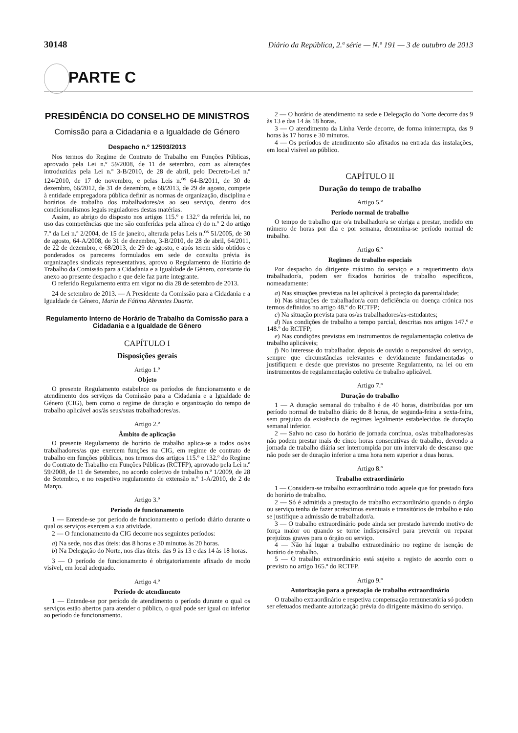30148 Diário da República, 2.ª série — N.º 191 — 3 de outubro de 2013
PARTE C
PRESIDÊNCIA DO CONSELHO DE MINISTROS
Comissão para a Cidadania e a Igualdade de Género
Despacho n.º 12593/2013
Nos termos do Regime de Contrato de Trabalho em Funções Públicas, aprovado pela Lei n.º 59/2008, de 11 de setembro, com as alterações introduzidas pela Lei n.º 3-B/2010, de 28 de abril, pelo Decreto-Lei n.º 124/2010, de 17 de novembro, e pelas Leis n.<sup>os</sup> 64-B/2011, de 30 de dezembro, 66/2012, de 31 de dezembro, e 68/2013, de 29 de agosto, compete à entidade empregadora pública definir as normas de organização, disciplina e horários de trabalho dos trabalhadores/as ao seu serviço, dentro dos condicionalismos legais reguladores destas matérias.
Assim, ao abrigo do disposto nos artigos 115.º e 132.º da referida lei, no uso das competências que me são conferidas pela alínea c) do n.º 2 do artigo 7.º da Lei n.º 2/2004, de 15 de janeiro, alterada pelas Leis n.<sup>os</sup> 51/2005, de 30 de agosto, 64-A/2008, de 31 de dezembro, 3-B/2010, de 28 de abril, 64/2011, de 22 de dezembro, e 68/2013, de 29 de agosto, e após terem sido obtidos e ponderados os pareceres formulados em sede de consulta prévia às organizações sindicais representativas, aprovo o Regulamento de Horário de Trabalho da Comissão para a Cidadania e a Igualdade de Género, constante do anexo ao presente despacho e que dele faz parte integrante.
O referido Regulamento entra em vigor no dia 28 de setembro de 2013.
24 de setembro de 2013. — A Presidente da Comissão para a Cidadania e a Igualdade de Género, Maria de Fátima Abrantes Duarte.
Regulamento Interno de Horário de Trabalho da Comissão para a Cidadania e a Igualdade de Género
CAPÍTULO I
Disposições gerais
Artigo 1.º
Objeto
O presente Regulamento estabelece os períodos de funcionamento e de atendimento dos serviços da Comissão para a Cidadania e a Igualdade de Género (CIG), bem como o regime de duração e organização do tempo de trabalho aplicável aos/às seus/suas trabalhadores/as.
Artigo 2.º
Âmbito de aplicação
O presente Regulamento de horário de trabalho aplica-se a todos os/as trabalhadores/as que exercem funções na CIG, em regime de contrato de trabalho em funções públicas, nos termos dos artigos 115.º e 132.º do Regime do Contrato de Trabalho em Funções Públicas (RCTFP), aprovado pela Lei n.º 59/2008, de 11 de Setembro, no acordo coletivo de trabalho n.º 1/2009, de 28 de Setembro, e no respetivo regulamento de extensão n.º 1-A/2010, de 2 de Março.
Artigo 3.º
Período de funcionamento
1 — Entende-se por período de funcionamento o período diário durante o qual os serviços exercem a sua atividade.
2 — O funcionamento da CIG decorre nos seguintes períodos:
a) Na sede, nos dias úteis: das 8 horas e 30 minutos às 20 horas.
b) Na Delegação do Norte, nos dias úteis: das 9 às 13 e das 14 às 18 horas.
3 — O período de funcionamento é obrigatoriamente afixado de modo visível, em local adequado.
Artigo 4.º
Período de atendimento
1 — Entende-se por período de atendimento o período durante o qual os serviços estão abertos para atender o público, o qual pode ser igual ou inferior ao período de funcionamento.
2 — O horário de atendimento na sede e Delegação do Norte decorre das 9 às 13 e das 14 às 18 horas.
3 — O atendimento da Linha Verde decorre, de forma ininterrupta, das 9 horas às 17 horas e 30 minutos.
4 — Os períodos de atendimento são afixados na entrada das instalações, em local visível ao público.
CAPÍTULO II
Duração do tempo de trabalho
Artigo 5.º
Período normal de trabalho
O tempo de trabalho que o/a trabalhador/a se obriga a prestar, medido em número de horas por dia e por semana, denomina-se período normal de trabalho.
Artigo 6.º
Regimes de trabalho especiais
Por despacho do dirigente máximo do serviço e a requerimento do/a trabalhador/a, podem ser fixados horários de trabalho específicos, nomeadamente:
a) Nas situações previstas na lei aplicável à proteção da parentalidade;
b) Nas situações de trabalhador/a com deficiência ou doença crónica nos termos definidos no artigo 48.º do RCTFP;
c) Na situação prevista para os/as trabalhadores/as-estudantes;
d) Nas condições de trabalho a tempo parcial, descritas nos artigos 147.º e 148.º do RCTFP;
e) Nas condições previstas em instrumentos de regulamentação coletiva de trabalho aplicáveis;
f) No interesse do trabalhador, depois de ouvido o responsável do serviço, sempre que circunstâncias relevantes e devidamente fundamentadas o justifiquem e desde que previstos no presente Regulamento, na lei ou em instrumentos de regulamentação coletiva de trabalho aplicável.
Artigo 7.º
Duração do trabalho
1 — A duração semanal do trabalho é de 40 horas, distribuídas por um período normal de trabalho diário de 8 horas, de segunda-feira a sexta-feira, sem prejuízo da existência de regimes legalmente estabelecidos de duração semanal inferior.
2 — Salvo no caso do horário de jornada contínua, os/as trabalhadores/as não podem prestar mais de cinco horas consecutivas de trabalho, devendo a jornada de trabalho diária ser interrompida por um intervalo de descanso que não pode ser de duração inferior a uma hora nem superior a duas horas.
Artigo 8.º
Trabalho extraordinário
1 — Considera-se trabalho extraordinário todo aquele que for prestado fora do horário de trabalho.
2 — Só é admitida a prestação de trabalho extraordinário quando o órgão ou serviço tenha de fazer acréscimos eventuais e transitórios de trabalho e não se justifique a admissão de trabalhador/a.
3 — O trabalho extraordinário pode ainda ser prestado havendo motivo de força maior ou quando se torne indispensável para prevenir ou reparar prejuízos graves para o órgão ou serviço.
4 — Não há lugar a trabalho extraordinário no regime de isenção de horário de trabalho.
5 — O trabalho extraordinário está sujeito a registo de acordo com o previsto no artigo 165.º do RCTFP.
Artigo 9.º
Autorização para a prestação de trabalho extraordinário
O trabalho extraordinário e respetiva compensação remuneratória só podem ser efetuados mediante autorização prévia do dirigente máximo do serviço.